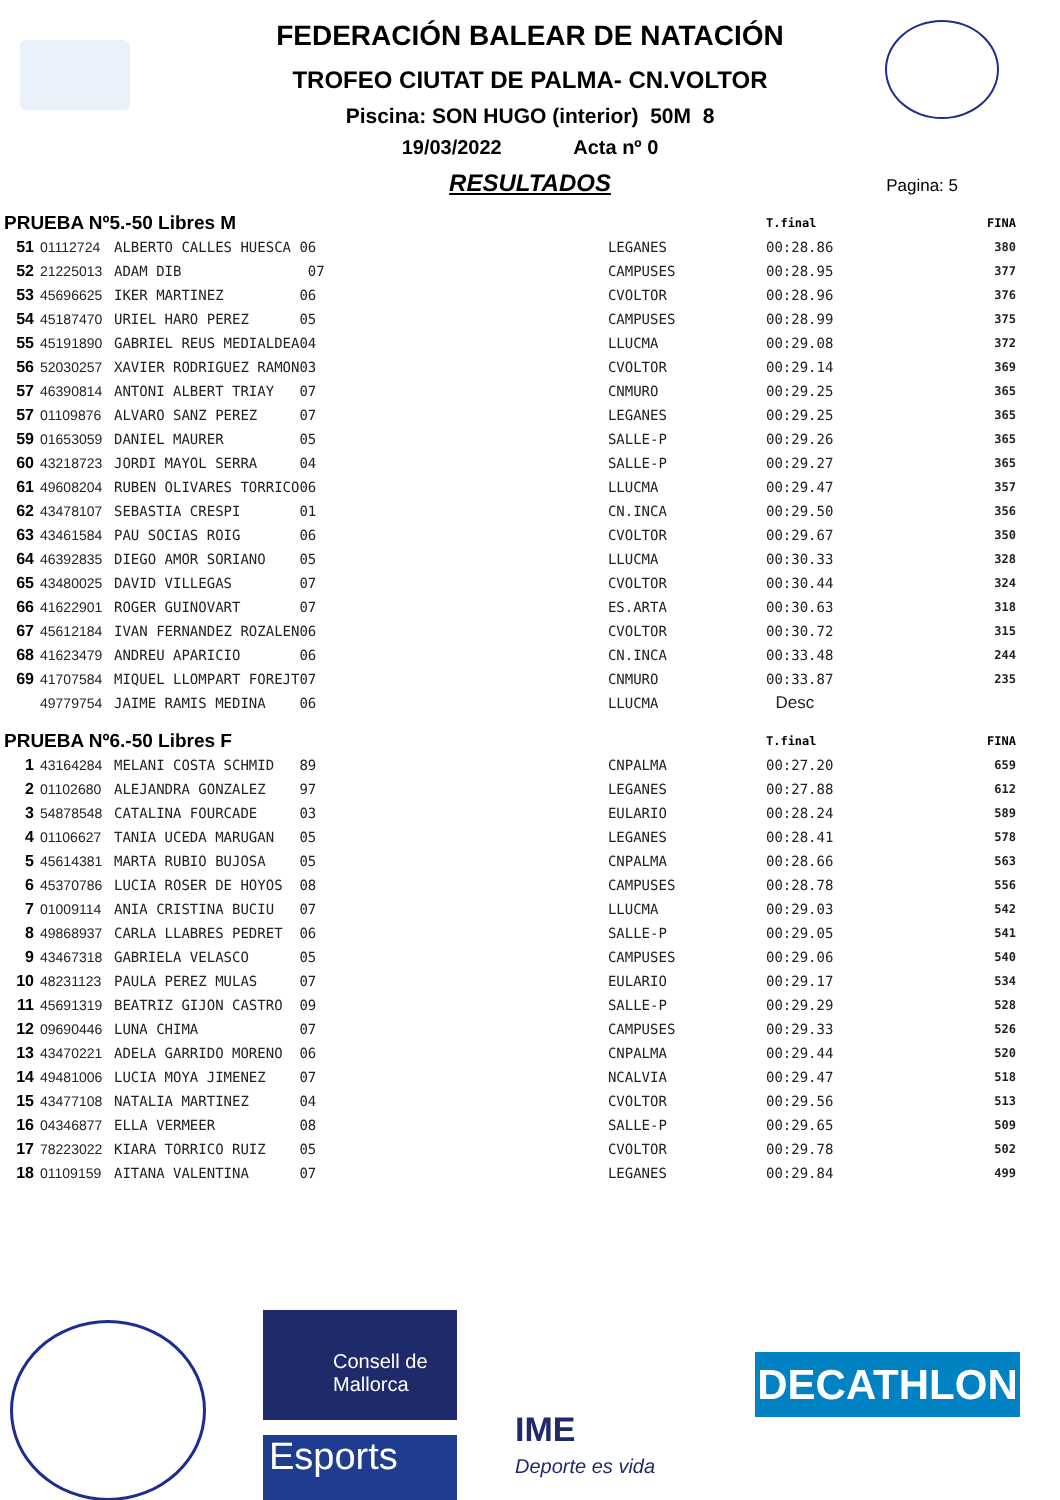FEDERACIÓN BALEAR DE NATACIÓN
TROFEO CIUTAT DE PALMA- CN.VOLTOR
Piscina: SON HUGO (interior) 50M 8
19/03/2022 Acta nº 0
RESULTADOS
Pagina: 5
| PRUEBA Nº5.-50 Libres M | | | | | T.final | FINA |
| 51 | 01112724 | ALBERTO CALLES HUESCA 06 | LEGANES | | 00:28.86 | 380 |
| 52 | 21225013 | ADAM DIB 07 | CAMPUSES | | 00:28.95 | 377 |
| 53 | 45696625 | IKER MARTINEZ 06 | CVOLTOR | | 00:28.96 | 376 |
| 54 | 45187470 | URIEL HARO PEREZ 05 | CAMPUSES | | 00:28.99 | 375 |
| 55 | 45191890 | GABRIEL REUS MEDIALDEA04 | LLUCMA | | 00:29.08 | 372 |
| 56 | 52030257 | XAVIER RODRIGUEZ RAMON03 | CVOLTOR | | 00:29.14 | 369 |
| 57 | 46390814 | ANTONI ALBERT TRIAY 07 | CNMURO | | 00:29.25 | 365 |
| 57 | 01109876 | ALVARO SANZ PEREZ 07 | LEGANES | | 00:29.25 | 365 |
| 59 | 01653059 | DANIEL MAURER 05 | SALLE-P | | 00:29.26 | 365 |
| 60 | 43218723 | JORDI MAYOL SERRA 04 | SALLE-P | | 00:29.27 | 365 |
| 61 | 49608204 | RUBEN OLIVARES TORRICO06 | LLUCMA | | 00:29.47 | 357 |
| 62 | 43478107 | SEBASTIA CRESPI 01 | CN.INCA | | 00:29.50 | 356 |
| 63 | 43461584 | PAU SOCIAS ROIG 06 | CVOLTOR | | 00:29.67 | 350 |
| 64 | 46392835 | DIEGO AMOR SORIANO 05 | LLUCMA | | 00:30.33 | 328 |
| 65 | 43480025 | DAVID VILLEGAS 07 | CVOLTOR | | 00:30.44 | 324 |
| 66 | 41622901 | ROGER GUINOVART 07 | ES.ARTA | | 00:30.63 | 318 |
| 67 | 45612184 | IVAN FERNANDEZ ROZALEN06 | CVOLTOR | | 00:30.72 | 315 |
| 68 | 41623479 | ANDREU APARICIO 06 | CN.INCA | | 00:33.48 | 244 |
| 69 | 41707584 | MIQUEL LLOMPART FOREJT07 | CNMURO | | 00:33.87 | 235 |
| | 49779754 | JAIME RAMIS MEDINA 06 | LLUCMA | | Desc | |
| PRUEBA Nº6.-50 Libres F | | | | | T.final | FINA |
| 1 | 43164284 | MELANI COSTA SCHMID 89 | CNPALMA | | 00:27.20 | 659 |
| 2 | 01102680 | ALEJANDRA GONZALEZ 97 | LEGANES | | 00:27.88 | 612 |
| 3 | 54878548 | CATALINA FOURCADE 03 | EULARIO | | 00:28.24 | 589 |
| 4 | 01106627 | TANIA UCEDA MARUGAN 05 | LEGANES | | 00:28.41 | 578 |
| 5 | 45614381 | MARTA RUBIO BUJOSA 05 | CNPALMA | | 00:28.66 | 563 |
| 6 | 45370786 | LUCIA ROSER DE HOYOS 08 | CAMPUSES | | 00:28.78 | 556 |
| 7 | 01009114 | ANIA CRISTINA BUCIU 07 | LLUCMA | | 00:29.03 | 542 |
| 8 | 49868937 | CARLA LLABRES PEDRET 06 | SALLE-P | | 00:29.05 | 541 |
| 9 | 43467318 | GABRIELA VELASCO 05 | CAMPUSES | | 00:29.06 | 540 |
| 10 | 48231123 | PAULA PEREZ MULAS 07 | EULARIO | | 00:29.17 | 534 |
| 11 | 45691319 | BEATRIZ GIJON CASTRO 09 | SALLE-P | | 00:29.29 | 528 |
| 12 | 09690446 | LUNA CHIMA 07 | CAMPUSES | | 00:29.33 | 526 |
| 13 | 43470221 | ADELA GARRIDO MORENO 06 | CNPALMA | | 00:29.44 | 520 |
| 14 | 49481006 | LUCIA MOYA JIMENEZ 07 | NCALVIA | | 00:29.47 | 518 |
| 15 | 43477108 | NATALIA MARTINEZ 04 | CVOLTOR | | 00:29.56 | 513 |
| 16 | 04346877 | ELLA VERMEER 08 | SALLE-P | | 00:29.65 | 509 |
| 17 | 78223022 | KIARA TORRICO RUIZ 05 | CVOLTOR | | 00:29.78 | 502 |
| 18 | 01109159 | AITANA VALENTINA 07 | LEGANES | | 00:29.84 | 499 |
Consell de Mallorca
Esports
IME
Deporte es vida
DECATHLON